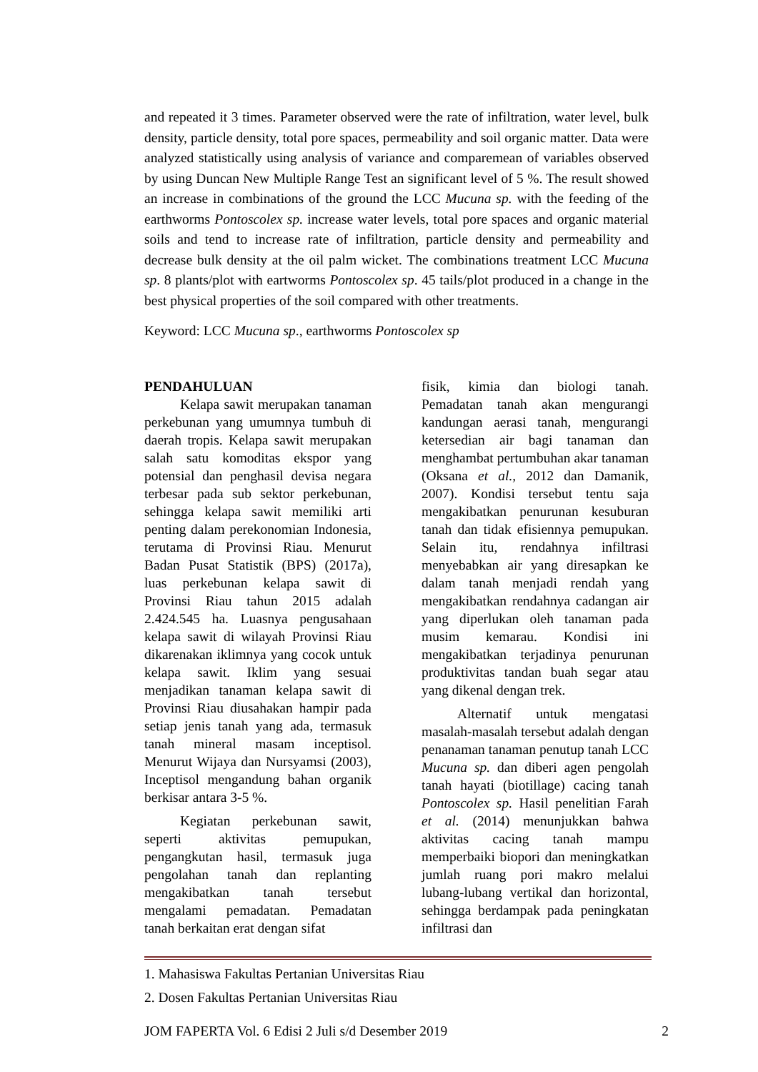and repeated it 3 times. Parameter observed were the rate of infiltration, water level, bulk density, particle density, total pore spaces, permeability and soil organic matter. Data were analyzed statistically using analysis of variance and comparemean of variables observed by using Duncan New Multiple Range Test an significant level of 5 %. The result showed an increase in combinations of the ground the LCC Mucuna sp. with the feeding of the earthworms Pontoscolex sp. increase water levels, total pore spaces and organic material soils and tend to increase rate of infiltration, particle density and permeability and decrease bulk density at the oil palm wicket. The combinations treatment LCC Mucuna sp. 8 plants/plot with eartworms Pontoscolex sp. 45 tails/plot produced in a change in the best physical properties of the soil compared with other treatments.
Keyword: LCC Mucuna sp., earthworms Pontoscolex sp
PENDAHULUAN
Kelapa sawit merupakan tanaman perkebunan yang umumnya tumbuh di daerah tropis. Kelapa sawit merupakan salah satu komoditas ekspor yang potensial dan penghasil devisa negara terbesar pada sub sektor perkebunan, sehingga kelapa sawit memiliki arti penting dalam perekonomian Indonesia, terutama di Provinsi Riau. Menurut Badan Pusat Statistik (BPS) (2017a), luas perkebunan kelapa sawit di Provinsi Riau tahun 2015 adalah 2.424.545 ha. Luasnya pengusahaan kelapa sawit di wilayah Provinsi Riau dikarenakan iklimnya yang cocok untuk kelapa sawit. Iklim yang sesuai menjadikan tanaman kelapa sawit di Provinsi Riau diusahakan hampir pada setiap jenis tanah yang ada, termasuk tanah mineral masam inceptisol. Menurut Wijaya dan Nursyamsi (2003), Inceptisol mengandung bahan organik berkisar antara 3-5 %.
Kegiatan perkebunan sawit, seperti aktivitas pemupukan, pengangkutan hasil, termasuk juga pengolahan tanah dan replanting mengakibatkan tanah tersebut mengalami pemadatan. Pemadatan tanah berkaitan erat dengan sifat
fisik, kimia dan biologi tanah. Pemadatan tanah akan mengurangi kandungan aerasi tanah, mengurangi ketersedian air bagi tanaman dan menghambat pertumbuhan akar tanaman (Oksana et al., 2012 dan Damanik, 2007). Kondisi tersebut tentu saja mengakibatkan penurunan kesuburan tanah dan tidak efisiennya pemupukan. Selain itu, rendahnya infiltrasi menyebabkan air yang diresapkan ke dalam tanah menjadi rendah yang mengakibatkan rendahnya cadangan air yang diperlukan oleh tanaman pada musim kemarau. Kondisi ini mengakibatkan terjadinya penurunan produktivitas tandan buah segar atau yang dikenal dengan trek.
Alternatif untuk mengatasi masalah-masalah tersebut adalah dengan penanaman tanaman penutup tanah LCC Mucuna sp. dan diberi agen pengolah tanah hayati (biotillage) cacing tanah Pontoscolex sp. Hasil penelitian Farah et al. (2014) menunjukkan bahwa aktivitas cacing tanah mampu memperbaiki biopori dan meningkatkan jumlah ruang pori makro melalui lubang-lubang vertikal dan horizontal, sehingga berdampak pada peningkatan infiltrasi dan
1. Mahasiswa Fakultas Pertanian Universitas Riau
2. Dosen Fakultas Pertanian Universitas Riau
JOM FAPERTA Vol. 6 Edisi 2 Juli s/d Desember 2019 2